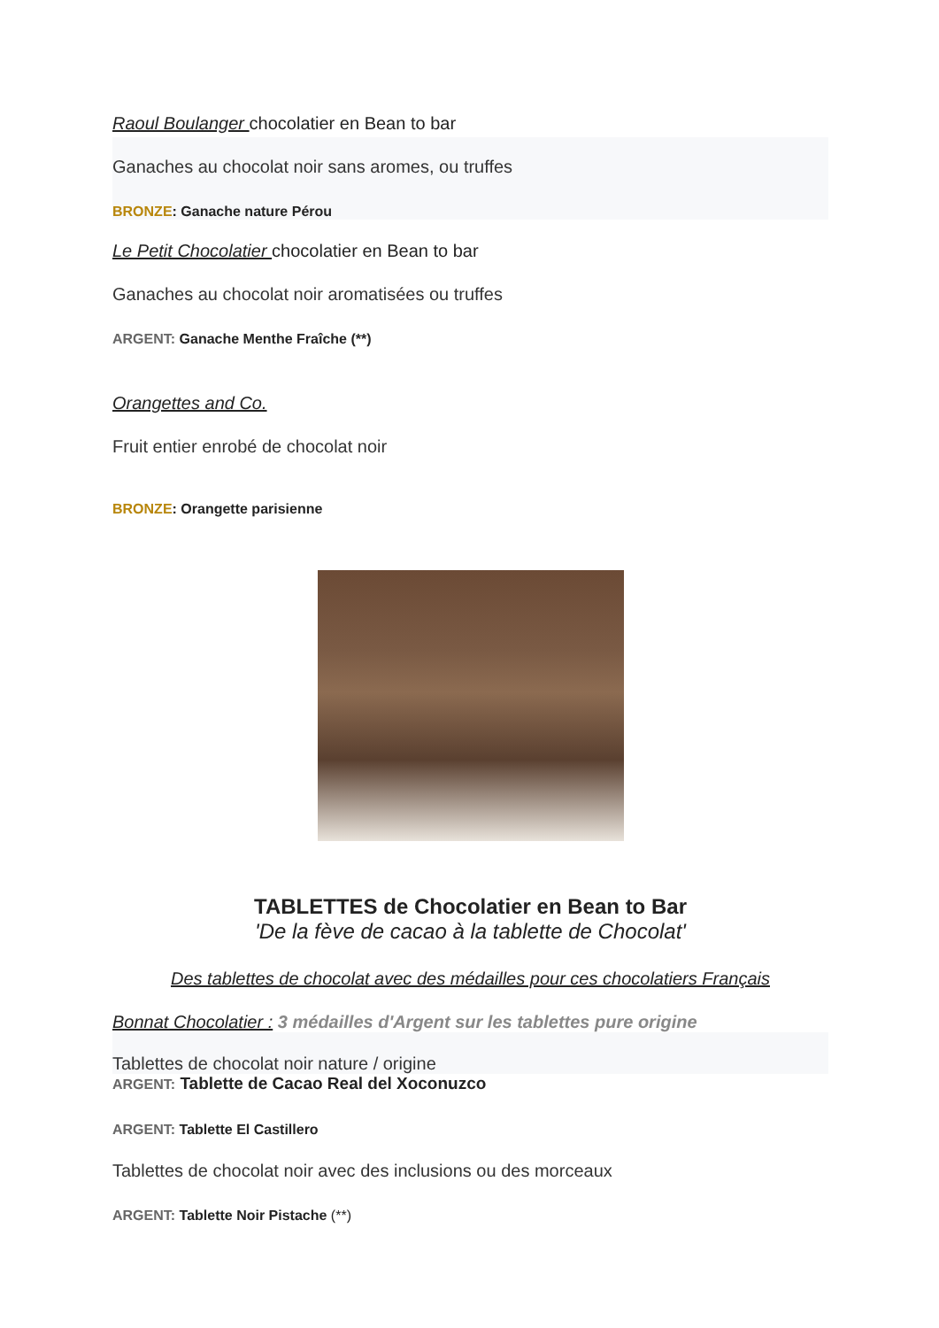Raoul Boulanger chocolatier en Bean to bar
Ganaches au chocolat noir sans aromes, ou truffes
BRONZE: Ganache nature Pérou
Le Petit Chocolatier chocolatier en Bean to bar
Ganaches au chocolat noir aromatisées ou truffes
ARGENT: Ganache Menthe Fraîche (**)
Orangettes and Co.
Fruit entier enrobé de chocolat noir
BRONZE: Orangette parisienne
TABLETTES de Chocolatier en Bean to Bar
'De la fève de cacao à la tablette de Chocolat'
Des tablettes de chocolat avec des médailles pour ces chocolatiers Français
Bonnat Chocolatier : 3 médailles d'Argent sur les tablettes pure origine
Tablettes de chocolat noir nature / origine
ARGENT: Tablette de Cacao Real del Xoconuzco
ARGENT: Tablette El Castillero
Tablettes de chocolat noir avec des inclusions ou des morceaux
ARGENT: Tablette Noir Pistache (**)